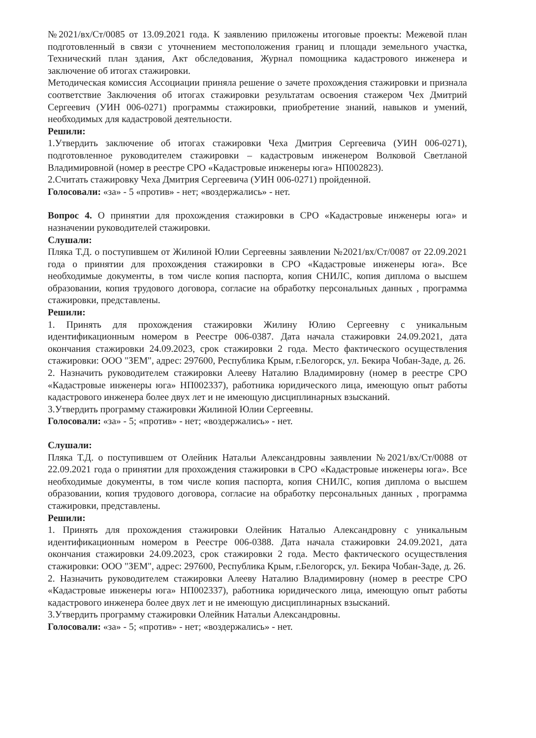№2021/вх/Ст/0085 от 13.09.2021 года. К заявлению приложены итоговые проекты: Межевой план подготовленный в связи с уточнением местоположения границ и площади земельного участка, Технический план здания, Акт обследования, Журнал помощника кадастрового инженера и заключение об итогах стажировки.
Методическая комиссия Ассоциации приняла решение о зачете прохождения стажировки и признала соответствие Заключения об итогах стажировки результатам освоения стажером Чех Дмитрий Сергеевич (УИН 006-0271) программы стажировки, приобретение знаний, навыков и умений, необходимых для кадастровой деятельности.
Решили:
1.Утвердить заключение об итогах стажировки Чеха Дмитрия Сергеевича (УИН 006-0271), подготовленное руководителем стажировки – кадастровым инженером Волковой Светланой Владимировной (номер в реестре СРО «Кадастровые инженеры юга» НП002823).
2.Считать стажировку Чеха Дмитрия Сергеевича (УИН 006-0271) пройденной.
Голосовали: «за» - 5 «против» - нет; «воздержались» - нет.
Вопрос 4. О принятии для прохождения стажировки в СРО «Кадастровые инженеры юга» и назначении руководителей стажировки.
Слушали:
Пляка Т.Д. о поступившем от Жилиной Юлии Сергеевны заявлении №2021/вх/Ст/0087 от 22.09.2021 года о принятии для прохождения стажировки в СРО «Кадастровые инженеры юга». Все необходимые документы, в том числе копия паспорта, копия СНИЛС, копия диплома о высшем образовании, копия трудового договора, согласие на обработку персональных данных , программа стажировки, представлены.
Решили:
1. Принять для прохождения стажировки Жилину Юлию Сергеевну с уникальным идентификационным номером в Реестре 006-0387. Дата начала стажировки 24.09.2021, дата окончания стажировки 24.09.2023, срок стажировки 2 года. Место фактического осуществления стажировки: ООО "ЗЕМ", адрес: 297600, Республика Крым, г.Белогорск, ул. Бекира Чобан-Заде, д. 26.
2. Назначить руководителем стажировки Алееву Наталию Владимировну (номер в реестре СРО «Кадастровые инженеры юга» НП002337), работника юридического лица, имеющую опыт работы кадастрового инженера более двух лет и не имеющую дисциплинарных взысканий.
3.Утвердить программу стажировки Жилиной Юлии Сергеевны.
Голосовали: «за» - 5; «против» - нет; «воздержались» - нет.
Слушали:
Пляка Т.Д. о поступившем от Олейник Натальи Александровны заявлении №2021/вх/Ст/0088 от 22.09.2021 года о принятии для прохождения стажировки в СРО «Кадастровые инженеры юга». Все необходимые документы, в том числе копия паспорта, копия СНИЛС, копия диплома о высшем образовании, копия трудового договора, согласие на обработку персональных данных , программа стажировки, представлены.
Решили:
1. Принять для прохождения стажировки Олейник Наталью Александровну с уникальным идентификационным номером в Реестре 006-0388. Дата начала стажировки 24.09.2021, дата окончания стажировки 24.09.2023, срок стажировки 2 года. Место фактического осуществления стажировки: ООО "ЗЕМ", адрес: 297600, Республика Крым, г.Белогорск, ул. Бекира Чобан-Заде, д. 26.
2. Назначить руководителем стажировки Алееву Наталию Владимировну (номер в реестре СРО «Кадастровые инженеры юга» НП002337), работника юридического лица, имеющую опыт работы кадастрового инженера более двух лет и не имеющую дисциплинарных взысканий.
3.Утвердить программу стажировки Олейник Натальи Александровны.
Голосовали: «за» - 5; «против» - нет; «воздержались» - нет.